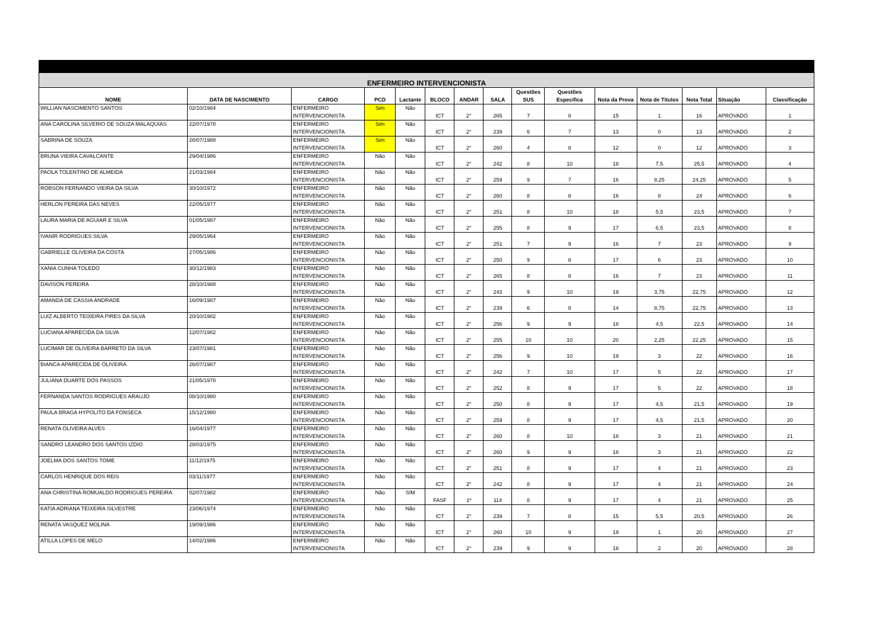| ENFERMEIRO INTERVENCIONISTA | | | | | | | | | | | | | | |
| --- | --- | --- | --- | --- | --- | --- | --- | --- | --- | --- | --- | --- | --- | --- |
| NOME | DATA DE NASCIMENTO | CARGO | PCD | Lactante | BLOCO | ANDAR | SALA | Questões SUS | Questões Específica | Nota da Prova | Nota de Títulos | Nota Total | Situação | Classificação |
| WILLIAN NASCIMENTO SANTOS | 02/10/1984 | ENFERMEIRO INTERVENCIONISTA | Sim | Não | ICT | 2° | 265 | 7 | 8 | 15 | 1 | 16 | APROVADO | 1 |
| ANA CAROLINA SILVERIO DE SOUZA MALAQUIAS | 22/07/1978 | ENFERMEIRO INTERVENCIONISTA | Sim | Não | ICT | 2° | 239 | 6 | 7 | 13 | 0 | 13 | APROVADO | 2 |
| SABRINA DE SOUZA | 28/07/1988 | ENFERMEIRO INTERVENCIONISTA | Sim | Não | ICT | 2° | 260 | 4 | 8 | 12 | 0 | 12 | APROVADO | 3 |
| BRUNA VIEIRA CAVALCANTE | 29/04/1986 | ENFERMEIRO INTERVENCIONISTA | Não | Não | ICT | 2° | 242 | 8 | 10 | 18 | 7,5 | 25,5 | APROVADO | 4 |
| PAOLA TOLENTINO DE ALMEIDA | 21/03/1984 | ENFERMEIRO INTERVENCIONISTA | Não | Não | ICT | 2° | 259 | 9 | 7 | 16 | 8,25 | 24,25 | APROVADO | 5 |
| ROBSON FERNANDO VIEIRA DA SILVA | 30/10/1972 | ENFERMEIRO INTERVENCIONISTA | Não | Não | ICT | 2° | 260 | 8 | 8 | 16 | 8 | 24 | APROVADO | 6 |
| HERLON PEREIRA DAS NEVES | 22/05/1977 | ENFERMEIRO INTERVENCIONISTA | Não | Não | ICT | 2° | 251 | 8 | 10 | 18 | 5,5 | 23,5 | APROVADO | 7 |
| LAURA MARIA DE AGUIAR E SILVA | 01/05/1987 | ENFERMEIRO INTERVENCIONISTA | Não | Não | ICT | 2° | 255 | 8 | 9 | 17 | 6,5 | 23,5 | APROVADO | 8 |
| IVANIR RODRIGUES SILVA | 29/05/1964 | ENFERMEIRO INTERVENCIONISTA | Não | Não | ICT | 2° | 251 | 7 | 9 | 16 | 7 | 23 | APROVADO | 9 |
| GABRIELLE OLIVEIRA DA COSTA | 27/05/1986 | ENFERMEIRO INTERVENCIONISTA | Não | Não | ICT | 2° | 250 | 9 | 8 | 17 | 6 | 23 | APROVADO | 10 |
| XANIA CUNHA TOLEDO | 30/12/1983 | ENFERMEIRO INTERVENCIONISTA | Não | Não | ICT | 2° | 265 | 8 | 8 | 16 | 7 | 23 | APROVADO | 11 |
| DAVISON PEREIRA | 28/10/1988 | ENFERMEIRO INTERVENCIONISTA | Não | Não | ICT | 2° | 243 | 9 | 10 | 19 | 3,75 | 22,75 | APROVADO | 12 |
| AMANDA DE CASSIA ANDRADE | 16/09/1987 | ENFERMEIRO INTERVENCIONISTA | Não | Não | ICT | 2° | 239 | 6 | 8 | 14 | 8,75 | 22,75 | APROVADO | 13 |
| LUIZ ALBERTO TEIXEIRA PIRES DA SILVA | 20/10/1982 | ENFERMEIRO INTERVENCIONISTA | Não | Não | ICT | 2° | 256 | 9 | 9 | 18 | 4,5 | 22,5 | APROVADO | 14 |
| LUCIANA APARECIDA DA SILVA | 12/07/1982 | ENFERMEIRO INTERVENCIONISTA | Não | Não | ICT | 2° | 255 | 10 | 10 | 20 | 2,25 | 22,25 | APROVADO | 15 |
| LUCIMAR DE OLIVEIRA BARRETO DA SILVA | 23/07/1981 | ENFERMEIRO INTERVENCIONISTA | Não | Não | ICT | 2° | 256 | 9 | 10 | 19 | 3 | 22 | APROVADO | 16 |
| BIANCA APARECIDA DE OLIVEIRA | 26/07/1987 | ENFERMEIRO INTERVENCIONISTA | Não | Não | ICT | 2° | 242 | 7 | 10 | 17 | 5 | 22 | APROVADO | 17 |
| JULIANA DUARTE DOS PASSOS | 21/05/1978 | ENFERMEIRO INTERVENCIONISTA | Não | Não | ICT | 2° | 252 | 8 | 9 | 17 | 5 | 22 | APROVADO | 18 |
| FERNANDA SANTOS RODRIGUES ARAUJO | 08/10/1980 | ENFERMEIRO INTERVENCIONISTA | Não | Não | ICT | 2° | 250 | 8 | 9 | 17 | 4,5 | 21,5 | APROVADO | 19 |
| PAULA BRAGA HYPOLITO DA FONSECA | 15/12/1980 | ENFERMEIRO INTERVENCIONISTA | Não | Não | ICT | 2° | 259 | 8 | 9 | 17 | 4,5 | 21,5 | APROVADO | 20 |
| RENATA OLIVEIRA ALVES | 16/04/1977 | ENFERMEIRO INTERVENCIONISTA | Não | Não | ICT | 2° | 260 | 8 | 10 | 18 | 3 | 21 | APROVADO | 21 |
| SANDRO LEANDRO DOS SANTOS IZDIO | 28/03/1975 | ENFERMEIRO INTERVENCIONISTA | Não | Não | ICT | 2° | 260 | 9 | 9 | 18 | 3 | 21 | APROVADO | 22 |
| JOELMA DOS SANTOS TOME | 11/12/1975 | ENFERMEIRO INTERVENCIONISTA | Não | Não | ICT | 2° | 251 | 8 | 9 | 17 | 4 | 21 | APROVADO | 23 |
| CARLOS HENRIQUE DOS REIS | 03/11/1977 | ENFERMEIRO INTERVENCIONISTA | Não | Não | ICT | 2° | 242 | 8 | 9 | 17 | 4 | 21 | APROVADO | 24 |
| ANA CHRISTINA ROMUALDO RODRIGUES PEREIRA | 02/07/1982 | ENFERMEIRO INTERVENCIONISTA | Não | SIM | FASF | 1º | 114 | 8 | 9 | 17 | 4 | 21 | APROVADO | 25 |
| KATIA ADRIANA TEIXEIRA SILVESTRE | 23/06/1974 | ENFERMEIRO INTERVENCIONISTA | Não | Não | ICT | 2° | 239 | 7 | 8 | 15 | 5,5 | 20,5 | APROVADO | 26 |
| RENATA VASQUEZ MOLINA | 19/09/1986 | ENFERMEIRO INTERVENCIONISTA | Não | Não | ICT | 2° | 260 | 10 | 9 | 19 | 1 | 20 | APROVADO | 27 |
| ATILLA LOPES DE MELO | 14/02/1986 | ENFERMEIRO INTERVENCIONISTA | Não | Não | ICT | 2° | 239 | 9 | 9 | 18 | 2 | 20 | APROVADO | 28 |